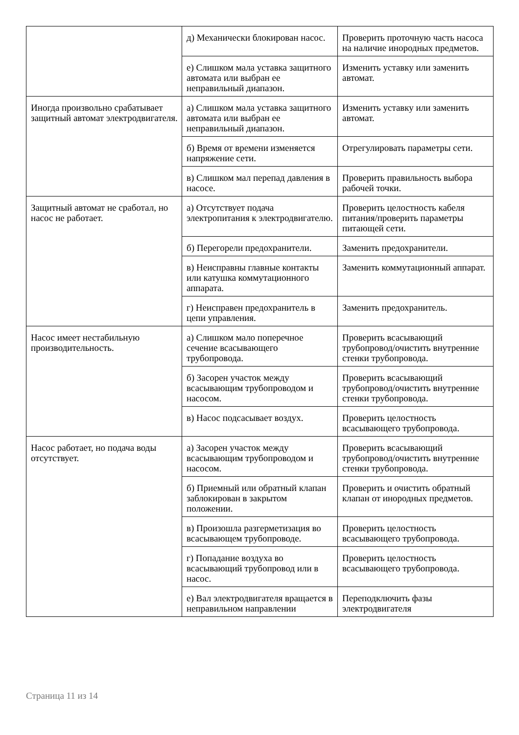| | д) Механически блокирован насос. | Проверить проточную часть насоса на наличие инородных предметов. |
| | е) Слишком мала уставка защитного автомата или выбран ее неправильный диапазон. | Изменить уставку или заменить автомат. |
| Иногда произвольно срабатывает защитный автомат электродвигателя. | а) Слишком мала уставка защитного автомата или выбран ее неправильный диапазон. | Изменить уставку или заменить автомат. |
| | б) Время от времени изменяется напряжение сети. | Отрегулировать параметры сети. |
| | в) Слишком мал перепад давления в насосе. | Проверить правильность выбора рабочей точки. |
| Защитный автомат не сработал, но насос не работает. | а) Отсутствует подача электропитания к электродвигателю. | Проверить целостность кабеля питания/проверить параметры питающей сети. |
| | б) Перегорели предохранители. | Заменить предохранители. |
| | в) Неисправны главные контакты или катушка коммутационного аппарата. | Заменить коммутационный аппарат. |
| | г) Неисправен предохранитель в цепи управления. | Заменить предохранитель. |
| Насос имеет нестабильную производительность. | а) Слишком мало поперечное сечение всасывающего трубопровода. | Проверить всасывающий трубопровод/очистить внутренние стенки трубопровода. |
| | б) Засорен участок между всасывающим трубопроводом и насосом. | Проверить всасывающий трубопровод/очистить внутренние стенки трубопровода. |
| | в) Насос подсасывает воздух. | Проверить целостность всасывающего трубопровода. |
| Насос работает, но подача воды отсутствует. | а) Засорен участок между всасывающим трубопроводом и насосом. | Проверить всасывающий трубопровод/очистить внутренние стенки трубопровода. |
| | б) Приемный или обратный клапан заблокирован в закрытом положении. | Проверить и очистить обратный клапан от инородных предметов. |
| | в) Произошла разгерметизация во всасывающем трубопроводе. | Проверить целостность всасывающего трубопровода. |
| | г) Попадание воздуха во всасывающий трубопровод или в насос. | Проверить целостность всасывающего трубопровода. |
| | е) Вал электродвигателя вращается в неправильном направлении | Переподключить фазы электродвигателя |
Страница 11 из 14